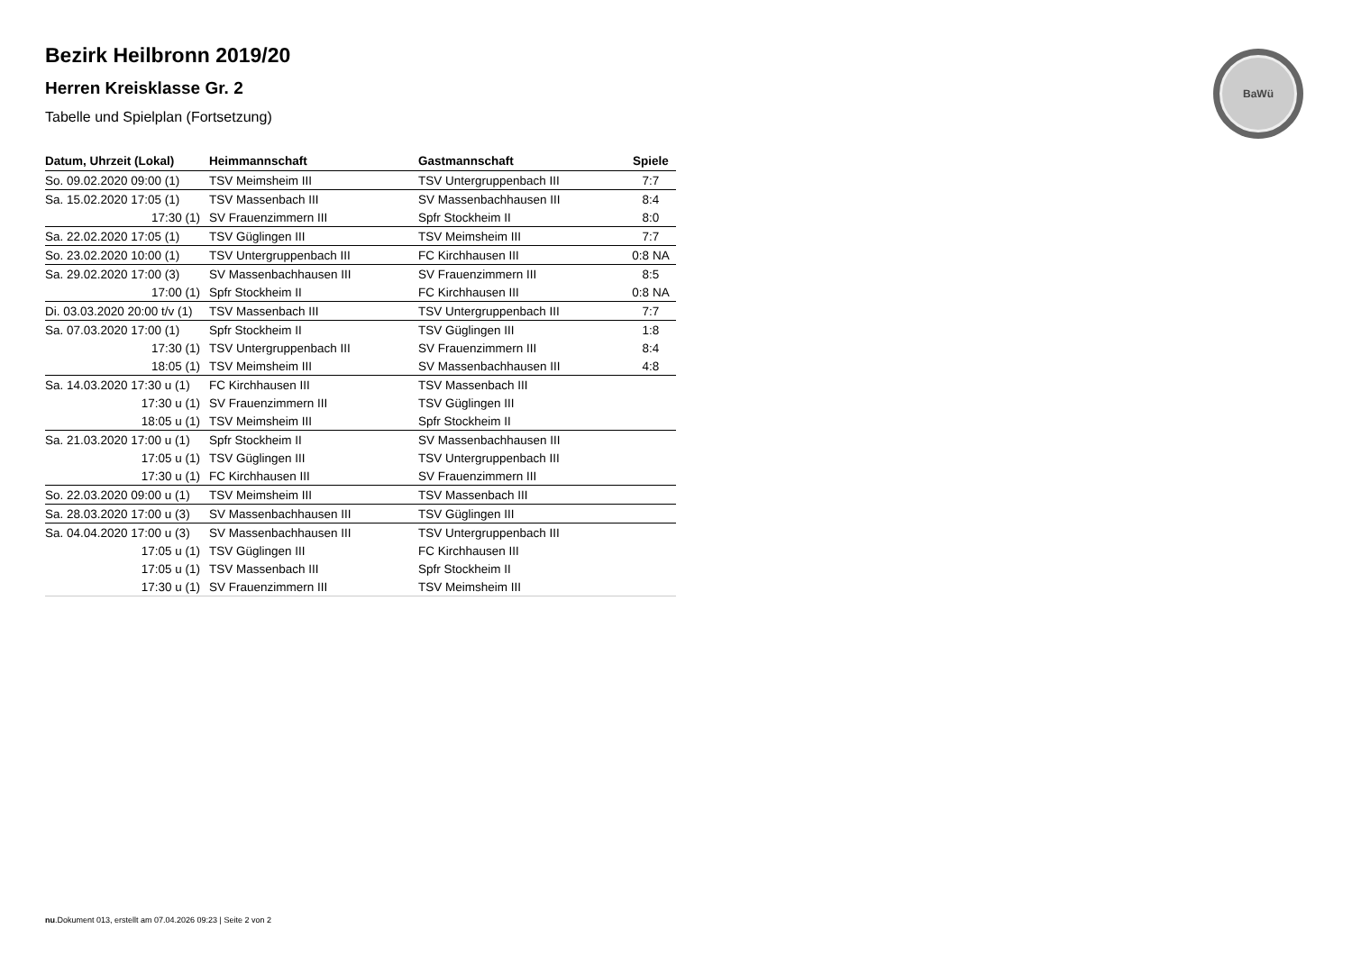BaWü
Bezirk Heilbronn 2019/20
Herren Kreisklasse Gr. 2
Tabelle und Spielplan (Fortsetzung)
| Datum, Uhrzeit (Lokal) | Heimmannschaft | Gastmannschaft | Spiele |
| --- | --- | --- | --- |
| So. 09.02.2020 09:00 (1) | TSV Meimsheim III | TSV Untergruppenbach III | 7:7 |
| Sa. 15.02.2020 17:05 (1) | TSV Massenbach III | SV Massenbachhausen III | 8:4 |
| 17:30 (1) | SV Frauenzimmern III | Spfr Stockheim II | 8:0 |
| Sa. 22.02.2020 17:05 (1) | TSV Güglingen III | TSV Meimsheim III | 7:7 |
| So. 23.02.2020 10:00 (1) | TSV Untergruppenbach III | FC Kirchhausen III | 0:8 NA |
| Sa. 29.02.2020 17:00 (3) | SV Massenbachhausen III | SV Frauenzimmern III | 8:5 |
| 17:00 (1) | Spfr Stockheim II | FC Kirchhausen III | 0:8 NA |
| Di. 03.03.2020 20:00 t/v (1) | TSV Massenbach III | TSV Untergruppenbach III | 7:7 |
| Sa. 07.03.2020 17:00 (1) | Spfr Stockheim II | TSV Güglingen III | 1:8 |
| 17:30 (1) | TSV Untergruppenbach III | SV Frauenzimmern III | 8:4 |
| 18:05 (1) | TSV Meimsheim III | SV Massenbachhausen III | 4:8 |
| Sa. 14.03.2020 17:30 u (1) | FC Kirchhausen III | TSV Massenbach III | |
| 17:30 u (1) | SV Frauenzimmern III | TSV Güglingen III | |
| 18:05 u (1) | TSV Meimsheim III | Spfr Stockheim II | |
| Sa. 21.03.2020 17:00 u (1) | Spfr Stockheim II | SV Massenbachhausen III | |
| 17:05 u (1) | TSV Güglingen III | TSV Untergruppenbach III | |
| 17:30 u (1) | FC Kirchhausen III | SV Frauenzimmern III | |
| So. 22.03.2020 09:00 u (1) | TSV Meimsheim III | TSV Massenbach III | |
| Sa. 28.03.2020 17:00 u (3) | SV Massenbachhausen III | TSV Güglingen III | |
| Sa. 04.04.2020 17:00 u (3) | SV Massenbachhausen III | TSV Untergruppenbach III | |
| 17:05 u (1) | TSV Güglingen III | FC Kirchhausen III | |
| 17:05 u (1) | TSV Massenbach III | Spfr Stockheim II | |
| 17:30 u (1) | SV Frauenzimmern III | TSV Meimsheim III | |
nu.Dokument 013, erstellt am 07.04.2026 09:23 | Seite 2 von 2